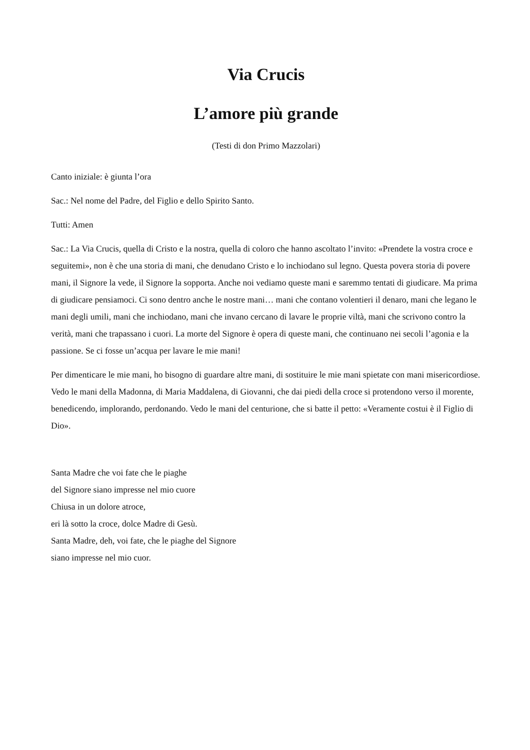Via Crucis
L’amore più grande
(Testi di don Primo Mazzolari)
Canto iniziale: è giunta l’ora
Sac.: Nel nome del Padre, del Figlio e dello Spirito Santo.
Tutti: Amen
Sac.: La Via Crucis, quella di Cristo e la nostra, quella di coloro che hanno ascoltato l’invito: «Prendete la vostra croce e seguitemi», non è che una storia di mani, che denudano Cristo e lo inchiodano sul legno. Questa povera storia di povere mani, il Signore la vede, il Signore la sopporta. Anche noi vediamo queste mani e saremmo tentati di giudicare. Ma prima di giudicare pensiamoci. Ci sono dentro anche le nostre mani… mani che contano volentieri il denaro, mani che legano le mani degli umili, mani che inchiodano, mani che invano cercano di lavare le proprie viltà, mani che scrivono contro la verità, mani che trapassano i cuori. La morte del Signore è opera di queste mani, che continuano nei secoli l’agonia e la passione. Se ci fosse un’acqua per lavare le mie mani!
Per dimenticare le mie mani, ho bisogno di guardare altre mani, di sostituire le mie mani spietate con mani misericordiose. Vedo le mani della Madonna, di Maria Maddalena, di Giovanni, che dai piedi della croce si protendono verso il morente, benedicendo, implorando, perdonando. Vedo le mani del centurione, che si batte il petto: «Veramente costui è il Figlio di Dio».
Santa Madre che voi fate che le piaghe
del Signore siano impresse nel mio cuore
Chiusa in un dolore atroce,
eri là sotto la croce, dolce Madre di Gesù.
Santa Madre, deh, voi fate, che le piaghe del Signore
siano impresse nel mio cuor.